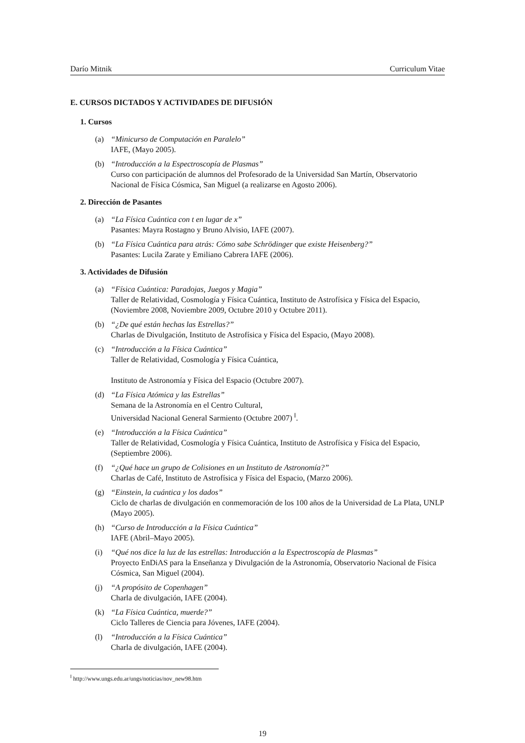Darío Mitnik Curriculum Vitae
E. CURSOS DICTADOS Y ACTIVIDADES DE DIFUSIÓN
1. Cursos
(a) “Minicurso de Computación en Paralelo”
IAFE, (Mayo 2005).
(b) “Introducción a la Espectroscopía de Plasmas”
Curso con participación de alumnos del Profesorado de la Universidad San Martín, Observatorio Nacional de Física Cósmica, San Miguel (a realizarse en Agosto 2006).
2. Dirección de Pasantes
(a) “La Física Cuántica con t en lugar de x”
Pasantes: Mayra Rostagno y Bruno Alvisio, IAFE (2007).
(b) “La Física Cuántica para atrás: Cómo sabe Schrödinger que existe Heisenberg?”
Pasantes: Lucila Zarate y Emiliano Cabrera IAFE (2006).
3. Actividades de Difusión
(a) “Física Cuántica: Paradojas, Juegos y Magia”
Taller de Relatividad, Cosmología y Física Cuántica, Instituto de Astrofísica y Física del Espacio, (Noviembre 2008, Noviembre 2009, Octubre 2010 y Octubre 2011).
(b) “¿De qué están hechas las Estrellas?”
Charlas de Divulgación, Instituto de Astrofísica y Física del Espacio, (Mayo 2008).
(c) “Introducción a la Física Cuántica”
Taller de Relatividad, Cosmología y Física Cuántica,
Instituto de Astronomía y Física del Espacio (Octubre 2007).
(d) “La Física Atómica y las Estrellas”
Semana de la Astronomía en el Centro Cultural,
Universidad Nacional General Sarmiento (Octubre 2007) <sup>‖</sup>.
(e) “Introducción a la Física Cuántica”
Taller de Relatividad, Cosmología y Física Cuántica, Instituto de Astrofísica y Física del Espacio, (Septiembre 2006).
(f) “¿Qué hace un grupo de Colisiones en un Instituto de Astronomía?”
Charlas de Café, Instituto de Astrofísica y Física del Espacio, (Marzo 2006).
(g) “Einstein, la cuántica y los dados”
Ciclo de charlas de divulgación en conmemoración de los 100 años de la Universidad de La Plata, UNLP (Mayo 2005).
(h) “Curso de Introducción a la Física Cuántica”
IAFE (Abril–Mayo 2005).
(i) “Qué nos dice la luz de las estrellas: Introducción a la Espectroscopía de Plasmas”
Proyecto EnDiAS para la Enseñanza y Divulgación de la Astronomía, Observatorio Nacional de Física Cósmica, San Miguel (2004).
(j) “A propósito de Copenhagen”
Charla de divulgación, IAFE (2004).
(k) “La Física Cuántica, muerde?”
Ciclo Talleres de Ciencia para Jóvenes, IAFE (2004).
(l) “Introducción a la Física Cuántica”
Charla de divulgación, IAFE (2004).
<sup>‖</sup> http://www.ungs.edu.ar/ungs/noticias/nov_new98.htm
19